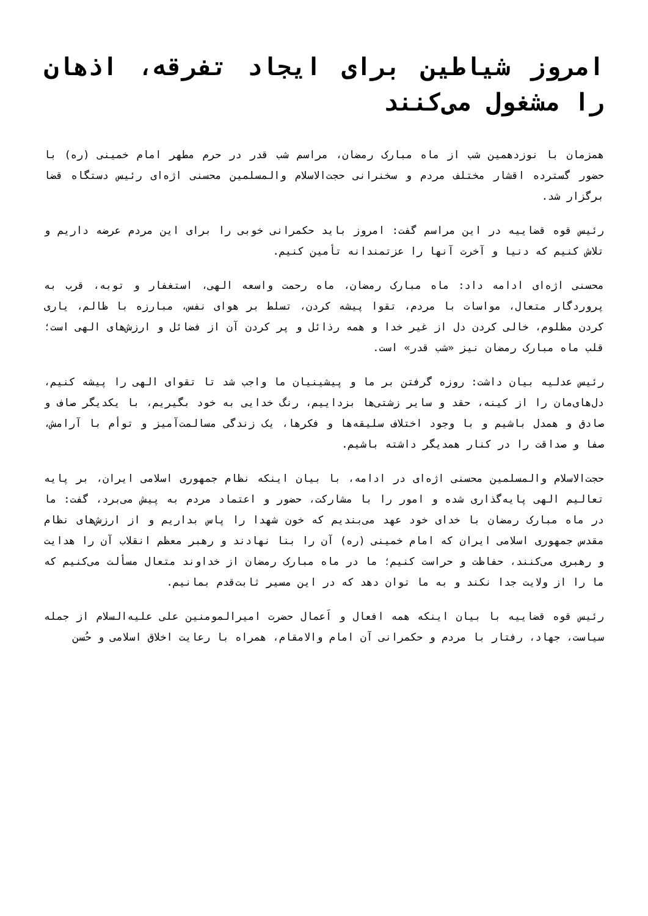امروز شیاطین برای ایجاد تفرقه، اذهان را مشغول می‌کنند
همزمان با نوزدهمین شب از ماه مبارک رمضان، مراسم شب قدر در حرم مطهر امام خمینی (ره) با حضور گسترده اقشار مختلف مردم و سخنرانی حجت‌الاسلام والمسلمین محسنی اژه‌ای رئیس دستگاه قضا برگزار شد.
رئیس قوه قضاییه در این مراسم گفت: امروز باید حکمرانی خوبی را برای این مردم عرضه داریم و تلاش کنیم که دنیا و آخرت آنها را عزتمندانه تأمین کنیم.
محسنی اژه‌ای ادامه داد: ماه مبارک رمضان، ماه رحمت واسعه الهی، استغفار و توبه، قرب به پروردگار متعال، مواسات با مردم، تقوا پیشه کردن، تسلط بر هوای نفس، مبارزه با ظالم، یاری کردن مظلوم، خالی کردن دل از غیر خدا و همه رذائل و پر کردن آن از فضائل و ارزش‌های الهی است؛ قلب ماه مبارک رمضان نیز «شب قدر» است.
رئیس عدلیه بیان داشت: روزه گرفتن بر ما و پیشینیان ما واجب شد تا تقوای الهی را پیشه کنیم، دل‌های‌مان را از کینه، حقد و سایر زشتی‌ها بزداییم، رنگ خدایی به خود بگیریم، با یکدیگر صاف و صادق و همدل باشیم و با وجود اختلاف سلیقه‌ها و فکرها، یک زندگی مسالمت‌آمیز و توأم با آرامش، صفا و صداقت را در کنار همدیگر داشته باشیم.
حجت‌الاسلام والمسلمین محسنی اژه‌ای در ادامه، با بیان اینکه نظام جمهوری اسلامی ایران، بر پایه تعالیم الهی پایه‌گذاری شده و امور را با مشارکت، حضور و اعتماد مردم به پیش می‌برد، گفت: ما در ماه مبارک رمضان با خدای خود عهد می‌بندیم که خون شهدا را پاس بداریم و از ارزش‌های نظام مقدس جمهوری اسلامی ایران که امام خمینی (ره) آن را بنا نهادند و رهبر معظم انقلاب آن را هدایت و رهبری می‌کنند، حفاظت و حراست کنیم؛ ما در ماه مبارک رمضان از خداوند متعال مسألت می‌کنیم که ما را از ولایت جدا نکند و به ما توان دهد که در این مسیر ثابت‌قدم بمانیم.
رئیس قوه قضاییه با بیان اینکه همه افعال و اَعمال حضرت امیرالمومنین علی علیه‌السلام از جمله سیاست، جهاد، رفتار با مردم و حکمرانی آن امام والامقام، همراه با رعایت اخلاق اسلامی و حُسن